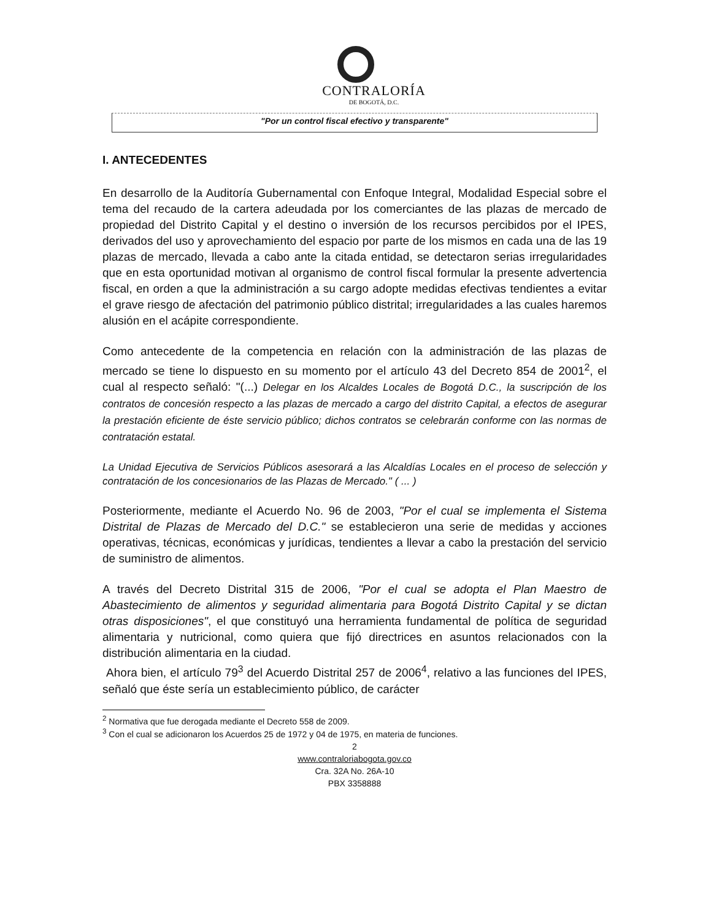CONTRALORÍA
DE BOGOTÁ, D.C.
"Por un control fiscal efectivo y transparente"
I. ANTECEDENTES
En desarrollo de la Auditoría Gubernamental con Enfoque Integral, Modalidad Especial sobre el tema del recaudo de la cartera adeudada por los comerciantes de las plazas de mercado de propiedad del Distrito Capital y el destino o inversión de los recursos percibidos por el IPES, derivados del uso y aprovechamiento del espacio por parte de los mismos en cada una de las 19 plazas de mercado, llevada a cabo ante la citada entidad, se detectaron serias irregularidades que en esta oportunidad motivan al organismo de control fiscal formular la presente advertencia fiscal, en orden a que la administración a su cargo adopte medidas efectivas tendientes a evitar el grave riesgo de afectación del patrimonio público distrital; irregularidades a las cuales haremos alusión en el acápite correspondiente.
Como antecedente de la competencia en relación con la administración de las plazas de mercado se tiene lo dispuesto en su momento por el artículo 43 del Decreto 854 de 2001<sup>2</sup>, el cual al respecto señaló: "(...) Delegar en los Alcaldes Locales de Bogotá D.C., la suscripción de los contratos de concesión respecto a las plazas de mercado a cargo del distrito Capital, a efectos de asegurar la prestación eficiente de éste servicio público; dichos contratos se celebrarán conforme con las normas de contratación estatal.
La Unidad Ejecutiva de Servicios Públicos asesorará a las Alcaldías Locales en el proceso de selección y contratación de los concesionarios de las Plazas de Mercado." ( ... )
Posteriormente, mediante el Acuerdo No. 96 de 2003, "Por el cual se implementa el Sistema Distrital de Plazas de Mercado del D.C." se establecieron una serie de medidas y acciones operativas, técnicas, económicas y jurídicas, tendientes a llevar a cabo la prestación del servicio de suministro de alimentos.
A través del Decreto Distrital 315 de 2006, "Por el cual se adopta el Plan Maestro de Abastecimiento de alimentos y seguridad alimentaria para Bogotá Distrito Capital y se dictan otras disposiciones", el que constituyó una herramienta fundamental de política de seguridad alimentaria y nutricional, como quiera que fijó directrices en asuntos relacionados con la distribución alimentaria en la ciudad.
Ahora bien, el artículo 79<sup>3</sup> del Acuerdo Distrital 257 de 2006<sup>4</sup>, relativo a las funciones del IPES, señaló que éste sería un establecimiento público, de carácter
<sup>2</sup> Normativa que fue derogada mediante el Decreto 558 de 2009.
<sup>3</sup> Con el cual se adicionaron los Acuerdos 25 de 1972 y 04 de 1975, en materia de funciones.
2
www.contraloriabogota.gov.co
Cra. 32A No. 26A-10
PBX 3358888